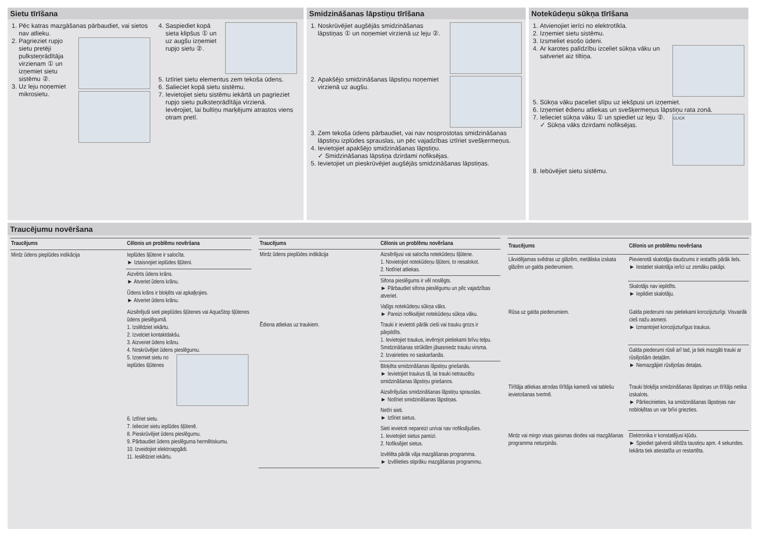Sietu tīrīšana
1. Pēc katras mazgāšanas pārbaudiet, vai sietos nav atlieku.
2. Pagrieziet rupjo sietu pretēji pulksteņrādītāja virzienam ① un izņemiet sietu sistēmu ②.
3. Uz leju noņemiet mikrosietu.
4. Saspiediet kopā sieta klipšus ① un uz augšu izņemiet rupjo sietu ②.
5. Iztīriet sietu elementus zem tekoša ūdens.
6. Salieciet kopā sietu sistēmu.
7. Ievietojiet sietu sistēmu iekārtā un pagrieziet rupjo sietu pulksteņrādītāja virzienā.
Ievērojiet, lai bultiņu marķējumi atrastos viens otram pretī.
Smidzināšanas lāpstiņu tīrīšana
1. Noskrūvējiet augšējās smidzināšanas lāpstiņas ① un noņemiet virzienā uz leju ②.
2. Apakšējo smidzināšanas lāpstiņu noņemiet virzienā uz augšu.
3. Zem tekoša ūdens pārbaudiet, vai nav nosprostotas smidzināšanas lāpstiņu izplūdes sprauslas, un pēc vajadzības iztīriet svešķermeņus.
4. Ievietojiet apakšējo smidzināšanas lāpstiņu.
✓ Smidzināšanas lāpstiņa dzirdami nofiksējas.
5. Ievietojiet un pieskrūvējiet augšējās smidzināšanas lāpstiņas.
Notekūdeņu sūkņa tīrīšana
1. Atvienojiet ierīci no elektrotīkla.
2. Izņemiet sietu sistēmu.
3. Izsmeliet esošo ūdeni.
4. Ar karotes palīdzību izceliet sūkņa vāku un satveriet aiz tiltiņa.
5. Sūkņa vāku paceliet slīpu uz iekšpusi un izņemiet.
6. Izņemiet ēdienu atliekas un svešķermeņus lāpstiņu rata zonā.
7. CLICK
Ielieciet sūkņa vāku ① un spiediet uz leju ②.
✓ Sūkņa vāks dzirdami nofiksējas.
8. Iebūvējiet sietu sistēmu.
Traucējumu novēršana
| Traucējums | Cēlonis un problēmu novēršana |
| --- | --- |
| Mirdz ūdens pieplūdes indikācija | Ieplūdes šļūtene ir salocīta. ► Iztaisnojiet ieplūdes šļūteni. |
| | Aizvērts ūdens krāns. ► Atveriet ūdens krānu. |
| | Ūdens krāns ir bloķēts vai apkaļķojies. ► Atveriet ūdens krānu. |
| | Aizsērējuši sieti pieplūdes šļūtenes vai AquaStop šļūtenes ūdens pieslēgumā. 1. Izslēdziet iekārtu. 2. Izvelciet kontaktdakšu. 3. Aizveriet ūdens krānu. 4. Noskrūvējiet ūdens pieslēgumu. 5. Izņemiet sietu no ieplūdes šļūtenes 6. Iztīriet sietu. 7. Ielieciet sietu ieplūdes šļūtenē. 8. Pieskrūvējiet ūdens pieslēgumu. 9. Pārbaudiet ūdens pieslēguma hermētiskumu. 10. Izveidojiet elektroapgādi. 11. Ieslēdziet iekārtu. |
| Traucējums | Cēlonis un problēmu novēršana |
| --- | --- |
| Mirdz ūdens pieplūdes indikācija | Aizsērējusi vai salocīta notekūdeņu šļūtene. 1. Novietojiet notekūdeņu šļūteni, to nesalokot. 2. Notīriet atliekas. |
| | Sifona pieslēgums ir vēl noslēgts. ► Pārbaudiet sifona pieslēgumu un pēc vajadzības atveriet. |
| | Vaļīgs notekūdeņu sūkņa vāks. ► Pareizi nofiksējiet notekūdeņu sūkņa vāku. |
| Ēdiena atliekas uz traukiem. | Trauki ir ievietoti pārāk cieši vai trauku grozs ir pārpildīts. 1. Ievietojiet traukus, ievērojot pietiekami brīvu telpu. Smidzināšanas strūklām jāsasniedz trauku virsma. 2. Izvairieties no saskaršanās. |
| | Bloķēta smidzināšanas lāpstiņu griešanās. ► Ievietojiet traukus tā, lai trauki netraucētu smidzināšanas lāpstiņu griešanos. |
| | Aizsērējušas smidzināšanas lāpstiņu sprauslas. ► Notīriet smidzināšanas lāpstiņas. |
| | Netīri sieti. ► Iztīriet sietus. |
| | Sieti ievietoti nepareizi un/vai nav nofiksējušies. 1. Ievietojiet sietus pareizi. 2. Nofiksējiet sietus. |
| | Izvēlēta pārāk vāja mazgāšanas programma. ► Izvēlieties stiprāku mazgāšanas programmu. |
| Traucējums | Cēlonis un problēmu novēršana |
| --- | --- |
| Likvidējamas svēdras uz glāzēm, metāliska izskata glāzēm un galda piederumiem. | Pievienotā skalotāja daudzums ir iestatīts pārāk liels. ► Iestatiet skalotāja ierīci uz zemāku pakāpi. |
| | Skalotājs nav iepildīts. ► Iepildiet skalotāju. |
| Rūsa uz galda piederumiem. | Galda piederumi nav pietiekami korozijizturīgi. Visvairāk cieš nažu asmeņi. ► Izmantojiet korozijizturīgus traukus. |
| | Galda piederumi rūsē arī tad, ja tiek mazgāti trauki ar rūsējošām detaļām. ► Nemazgājiet rūsējošas detaļas. |
| Tīrītāja atliekas atrodas tīrītāja kamerā vai tablešu ievietošanas tvertnē. | Trauki bloķēja smidzināšanas lāpstiņas un tīrītājs netika izskalots. ► Pārliecinieties, ka smidzināšanas lāpstiņas nav nobloķētas un var brīvi griezties. |
| Mirdz vai mirgo visas gaismas diodes vai mazgāšanas programma neturpinās. | Elektronika ir konstatējusi kļūdu. ► Spiediet galvenā slēdža taustiņu apm. 4 sekundes. Iekārta tiek atiestatīta un restartēta. |